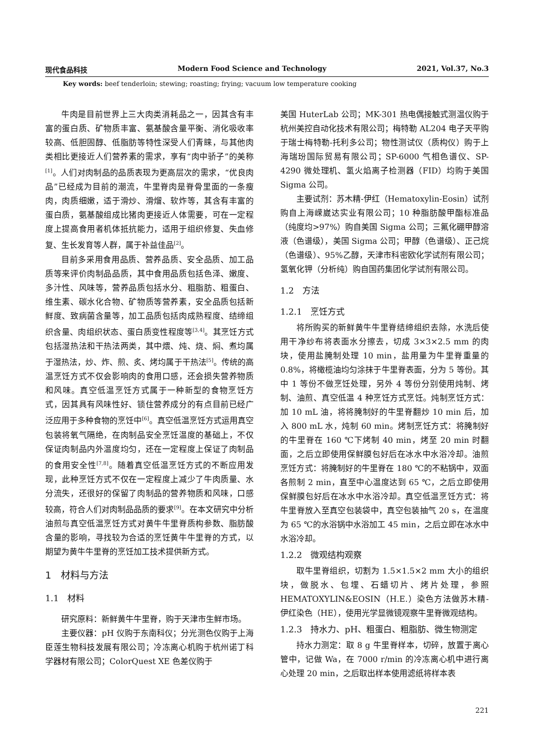现代食品科技 Modern Food Science and Technology 2021, Vol.37, No.3
Key words: beef tenderloin; stewing; roasting; frying; vacuum low temperature cooking
牛肉是目前世界上三大肉类消耗品之一，因其含有丰富的蛋白质、矿物质丰富、氨基酸含量平衡、消化吸收率较高、低胆固醇、低脂肪等特性深受人们青睐，与其他肉类相比更接近人们营养素的需求，享有“肉中骄子”的美称<sup>[1]</sup>。人们对肉制品的品质表现为更高层次的需求，“优良肉品”已经成为目前的潮流，牛里脊肉是脊骨里面的一条瘦肉，肉质细嫩，适于滑炒、滑熘、软炸等，其含有丰富的蛋白质，氨基酸组成比猪肉更接近人体需要，可在一定程度上提高食用者机体抵抗能力，适用于组织修复、失血修复、生长发育等人群，属于补益佳品<sup>[2]</sup>。
目前多采用食用品质、营养品质、安全品质、加工品质等来评价肉制品品质，其中食用品质包括色泽、嫩度、多汁性、风味等，营养品质包括水分、粗脂肪、粗蛋白、维生素、碳水化合物、矿物质等营养素，安全品质包括新鲜度、致病菌含量等，加工品质包括肉成熟程度、结缔组织含量、肉组织状态、蛋白质变性程度等<sup>[3,4]</sup>。其烹饪方式包括湿热法和干热法两类，其中煨、炖、烧、焖、煮均属于湿热法，炒、炸、煎、炙、烤均属于干热法<sup>[5]</sup>。传统的高温烹饪方式不仅会影响肉的食用口感，还会损失营养物质和风味。真空低温烹饪方式属于一种新型的食物烹饪方式，因其具有风味性好、锁住营养成分的有点目前已经广泛应用于多种食物的烹饪中<sup>[6]</sup>。真空低温烹饪方式运用真空包装将氧气隔绝，在肉制品安全烹饪温度的基础上，不仅保证肉制品内外温度均匀，还在一定程度上保证了肉制品的食用安全性<sup>[7,8]</sup>。随着真空低温烹饪方式的不断应用发现，此种烹饪方式不仅在一定程度上减少了牛肉质量、水分流失，还很好的保留了肉制品的营养物质和风味，口感较高，符合人们对肉制品品质的要求<sup>[9]</sup>。在本文研究中分析油煎与真空低温烹饪方式对黄牛牛里脊质构参数、脂肪酸含量的影响，寻找较为合适的烹饪黄牛牛里脊的方式，以期望为黄牛牛里脊的烹饪加工技术提供新方式。
1　材料与方法
1.1　材料
研究原料：新鲜黄牛牛里脊，购于天津市生鲜市场。
主要仪器：pH 仪购于东南科仪；分光测色仪购于上海臣莲生物科技发展有限公司；冷冻离心机购于杭州诺丁科学器材有限公司；ColorQuest XE 色差仪购于
美国 HuterLab 公司；MK-301 热电偶接触式测温仪购于杭州美控自动化技术有限公司；梅特勒 AL204 电子天平购于瑞士梅特勒-托利多公司；物性测试仪（质构仪）购于上海瑞玢国际贸易有限公司；SP-6000 气相色谱仪、SP-4290 微处理机、氢火焰离子检测器（FID）均购于美国 Sigma 公司。
主要试剂：苏木精-伊红（Hematoxylin-Eosin）试剂购自上海嵘崴达实业有限公司；10 种脂肪酸甲酯标准品（纯度均>97%）购自美国 Sigma 公司；三氟化硼甲醇溶液（色谱级），美国 Sigma 公司；甲醇（色谱级）、正己烷（色谱级）、95%乙醇，天津市科密欧化学试剂有限公司；氢氧化钾（分析纯）购自国药集团化学试剂有限公司。
1.2　方法
1.2.1　烹饪方式
将所购买的新鲜黄牛牛里脊结缔组织去除，水洗后使用干净纱布将表面水分擦去，切成 3×3×2.5 mm 的肉块，使用盐腌制处理 10 min，盐用量为牛里脊重量的 0.8%，将橄榄油均匀涂抹于牛里脊表面，分为 5 等份。其中 1 等份不做烹饪处理，另外 4 等份分别使用炖制、烤制、油煎、真空低温 4 种烹饪方式烹饪。炖制烹饪方式：加 10 mL 油，将将腌制好的牛里脊翻炒 10 min 后，加入 800 mL 水，炖制 60 min。烤制烹饪方式：将腌制好的牛里脊在 160 ℃下烤制 40 min，烤至 20 min 时翻面，之后立即使用保鲜膜包好后在冰水中水浴冷却。油煎烹饪方式：将腌制好的牛里脊在 180 ℃的不粘锅中，双面各煎制 2 min，直至中心温度达到 65 ℃，之后立即使用保鲜膜包好后在冰水中水浴冷却。真空低温烹饪方式：将牛里脊放入至真空包装袋中，真空包装抽气 20 s，在温度为 65 ℃的水浴锅中水浴加工 45 min，之后立即在冰水中水浴冷却。
1.2.2　微观结构观察
取牛里脊组织，切割为 1.5×1.5×2 mm 大小的组织块，做脱水、包埋、石蜡切片、烤片处理，参照 HEMATOXYLIN&EOSIN（H.E.）染色方法做苏木精-伊红染色（HE），使用光学显微镜观察牛里脊微观结构。
1.2.3　持水力、pH、粗蛋白、粗脂肪、微生物测定
持水力测定：取 8 g 牛里脊样本，切碎，放置于离心管中，记做 Wa，在 7000 r/min 的冷冻离心机中进行离心处理 20 min，之后取出样本使用滤纸将样本表
221